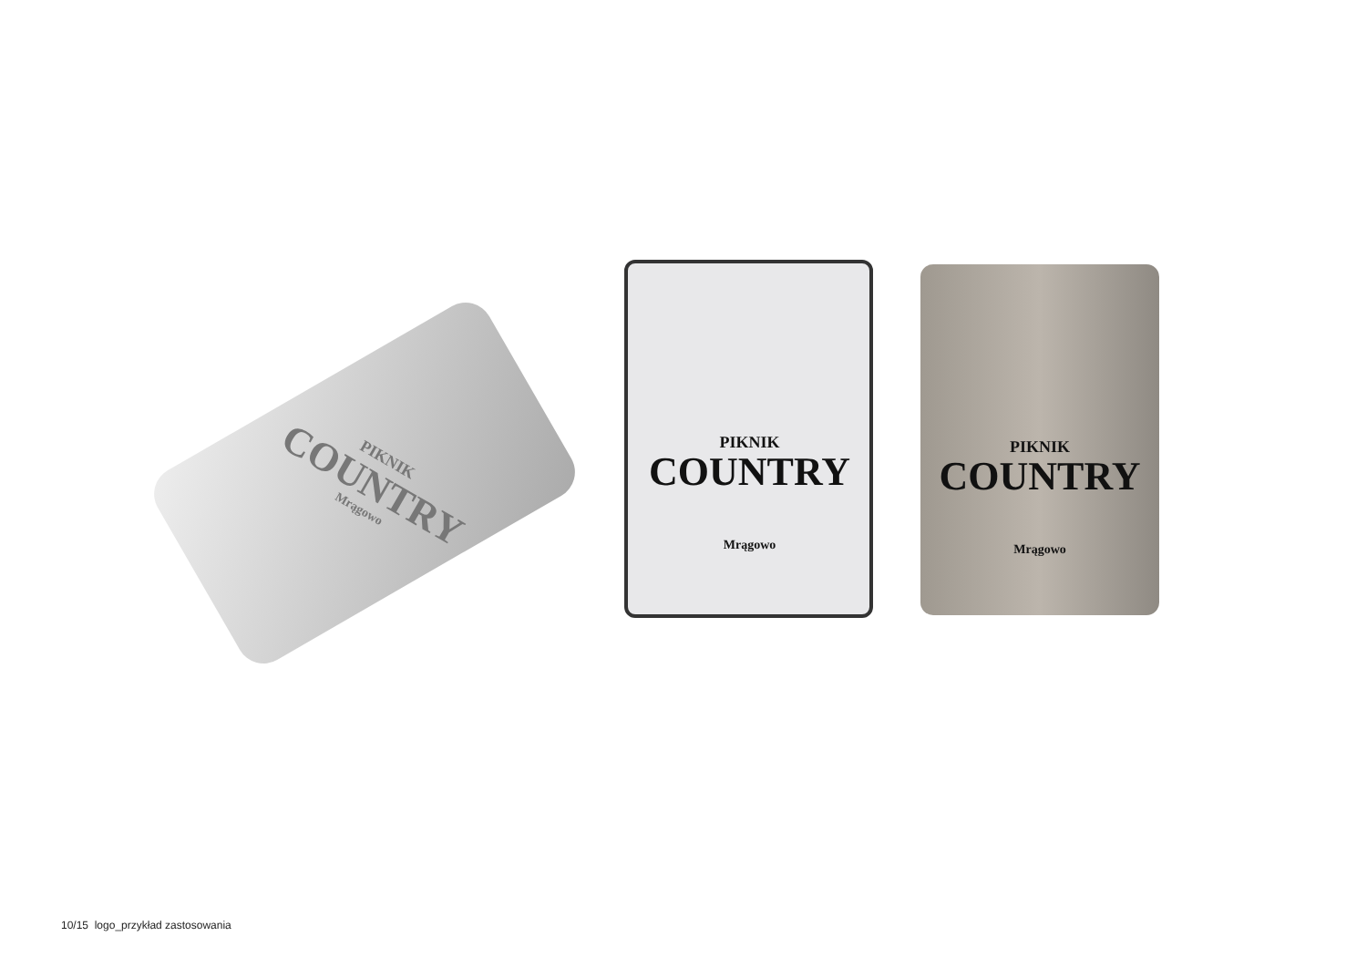PIKNIK
COUNTRY
Mrągowo
PIKNIK
COUNTRY
Mrągowo
PIKNIK
COUNTRY
Mrągowo
10/15 logo_przykład zastosowania